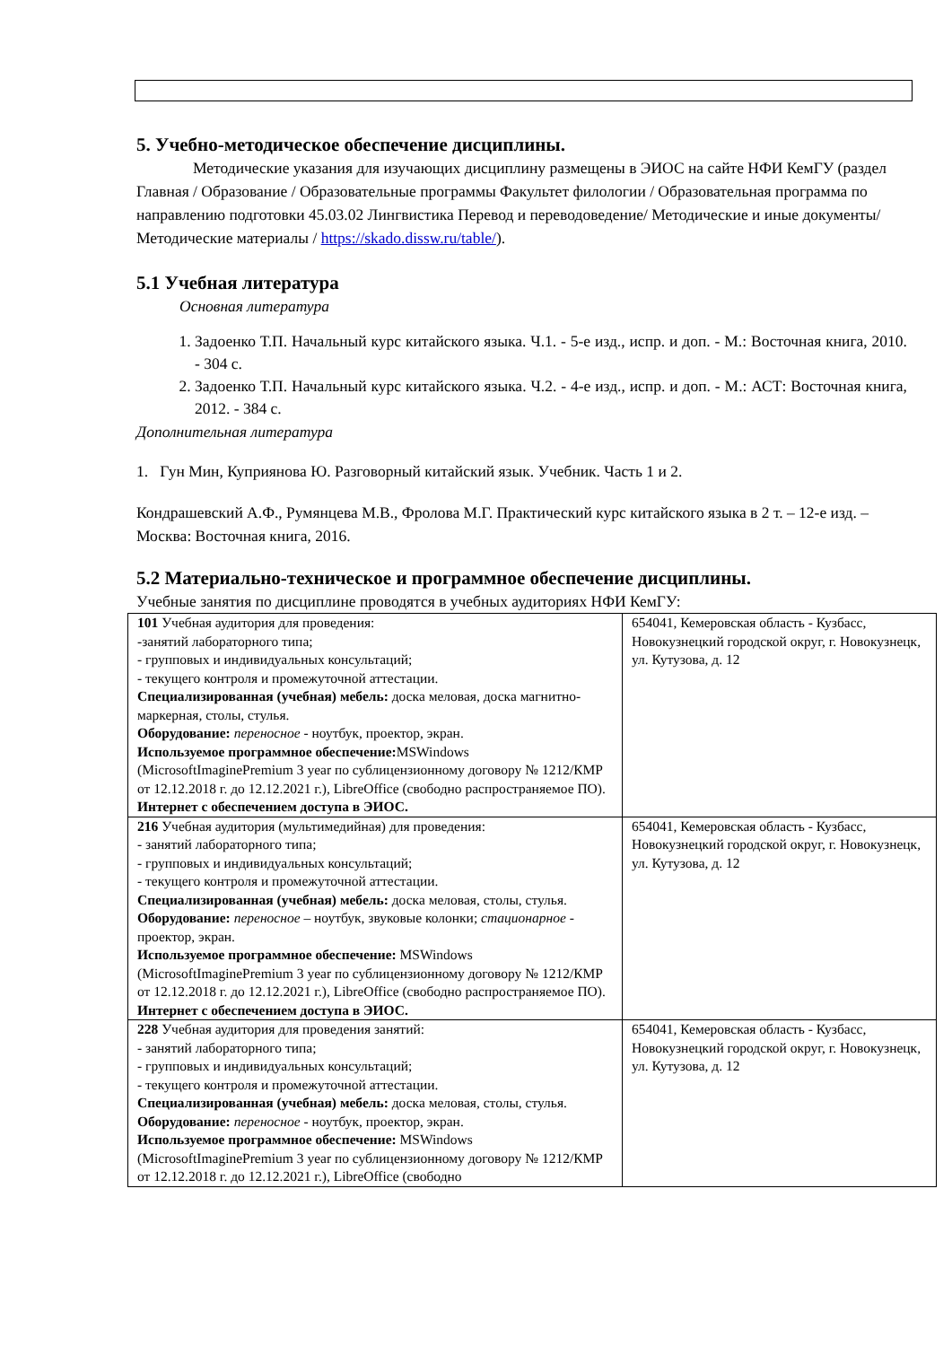5. Учебно-методическое обеспечение дисциплины.
Методические указания для изучающих дисциплину размещены в ЭИОС на сайте НФИ КемГУ (раздел Главная / Образование / Образовательные программы Факультет филологии / Образовательная программа по направлению подготовки 45.03.02 Лингвистика Перевод и переводоведение/ Методические и иные документы/ Методические материалы / https://skado.dissw.ru/table/).
5.1 Учебная литература
Основная литература
1. Задоенко Т.П. Начальный курс китайского языка. Ч.1. - 5-е изд., испр. и доп. - М.: Восточная книга, 2010. - 304 с.
2. Задоенко Т.П. Начальный курс китайского языка. Ч.2. - 4-е изд., испр. и доп. - М.: АСТ: Восточная книга, 2012. - 384 с.
Дополнительная литература
1. Гун Мин, Куприянова Ю. Разговорный китайский язык. Учебник. Часть 1 и 2.
Кондрашевский А.Ф., Румянцева М.В., Фролова М.Г. Практический курс китайского языка в 2 т. – 12-е изд. – Москва: Восточная книга, 2016.
5.2 Материально-техническое и программное обеспечение дисциплины.
Учебные занятия по дисциплине проводятся в учебных аудиториях НФИ КемГУ:
| 101 Учебная аудитория для проведения: -занятий лабораторного типа; - групповых и индивидуальных консультаций; - текущего контроля и промежуточной аттестации. Специализированная (учебная) мебель: доска меловая, доска магнитно-маркерная, столы, стулья. Оборудование: переносное - ноутбук, проектор, экран. Используемое программное обеспечение: MSWindows (MicrosoftImaginePremium 3 year по сублицензионному договору № 1212/КМР от 12.12.2018 г. до 12.12.2021 г.), LibreOffice (свободно распространяемое ПО). Интернет с обеспечением доступа в ЭИОС. | 654041, Кемеровская область - Кузбасс, Новокузнецкий городской округ, г. Новокузнецк, ул. Кутузова, д. 12 |
| 216 Учебная аудитория (мультимедийная) для проведения: - занятий лабораторного типа; - групповых и индивидуальных консультаций; - текущего контроля и промежуточной аттестации. Специализированная (учебная) мебель: доска меловая, столы, стулья. Оборудование: переносное – ноутбук, звуковые колонки; стационарное - проектор, экран. Используемое программное обеспечение: MSWindows (MicrosoftImaginePremium 3 year по сублицензионному договору № 1212/КМР от 12.12.2018 г. до 12.12.2021 г.), LibreOffice (свободно распространяемое ПО). Интернет с обеспечением доступа в ЭИОС. | 654041, Кемеровская область - Кузбасс, Новокузнецкий городской округ, г. Новокузнецк, ул. Кутузова, д. 12 |
| 228 Учебная аудитория для проведения занятий: - занятий лабораторного типа; - групповых и индивидуальных консультаций; - текущего контроля и промежуточной аттестации. Специализированная (учебная) мебель: доска меловая, столы, стулья. Оборудование: переносное - ноутбук, проектор, экран. Используемое программное обеспечение: MSWindows (MicrosoftImaginePremium 3 year по сублицензионному договору № 1212/КМР от 12.12.2018 г. до 12.12.2021 г.), LibreOffice (свободно | 654041, Кемеровская область - Кузбасс, Новокузнецкий городской округ, г. Новокузнецк, ул. Кутузова, д. 12 |